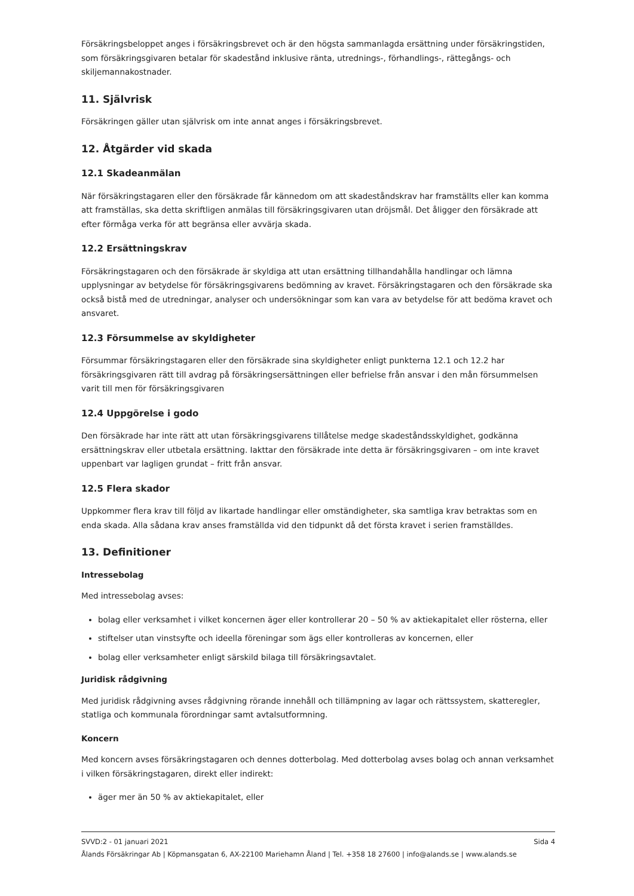Försäkringsbeloppet anges i försäkringsbrevet och är den högsta sammanlagda ersättning under försäkringstiden, som försäkringsgivaren betalar för skadestånd inklusive ränta, utrednings-, förhandlings-, rättegångs- och skiljemannakostnader.
11. Självrisk
Försäkringen gäller utan självrisk om inte annat anges i försäkringsbrevet.
12. Åtgärder vid skada
12.1 Skadeanmälan
När försäkringstagaren eller den försäkrade får kännedom om att skadeståndskrav har framställts eller kan komma att framställas, ska detta skriftligen anmälas till försäkringsgivaren utan dröjsmål. Det åligger den försäkrade att efter förmåga verka för att begränsa eller avvärja skada.
12.2 Ersättningskrav
Försäkringstagaren och den försäkrade är skyldiga att utan ersättning tillhandahålla handlingar och lämna upplysningar av betydelse för försäkringsgivarens bedömning av kravet. Försäkringstagaren och den försäkrade ska också bistå med de utredningar, analyser och undersökningar som kan vara av betydelse för att bedöma kravet och ansvaret.
12.3 Försummelse av skyldigheter
Försummar försäkringstagaren eller den försäkrade sina skyldigheter enligt punkterna 12.1 och 12.2 har försäkringsgivaren rätt till avdrag på försäkringsersättningen eller befrielse från ansvar i den mån försummelsen varit till men för försäkringsgivaren
12.4 Uppgörelse i godo
Den försäkrade har inte rätt att utan försäkringsgivarens tillåtelse medge skadeståndsskyldighet, godkänna ersättningskrav eller utbetala ersättning. Iakttar den försäkrade inte detta är försäkringsgivaren – om inte kravet uppenbart var lagligen grundat – fritt från ansvar.
12.5 Flera skador
Uppkommer flera krav till följd av likartade handlingar eller omständigheter, ska samtliga krav betraktas som en enda skada. Alla sådana krav anses framställda vid den tidpunkt då det första kravet i serien framställdes.
13. Definitioner
Intressebolag
Med intressebolag avses:
bolag eller verksamhet i vilket koncernen äger eller kontrollerar 20 – 50 % av aktiekapitalet eller rösterna, eller
stiftelser utan vinstsyfte och ideella föreningar som ägs eller kontrolleras av koncernen, eller
bolag eller verksamheter enligt särskild bilaga till försäkringsavtalet.
Juridisk rådgivning
Med juridisk rådgivning avses rådgivning rörande innehåll och tillämpning av lagar och rättssystem, skatteregler, statliga och kommunala förordningar samt avtalsutformning.
Koncern
Med koncern avses försäkringstagaren och dennes dotterbolag. Med dotterbolag avses bolag och annan verksamhet i vilken försäkringstagaren, direkt eller indirekt:
äger mer än 50 % av aktiekapitalet, eller
SVVD:2 - 01 januari 2021 Sida 4
Ålands Försäkringar Ab | Köpmansgatan 6, AX-22100 Mariehamn Åland | Tel. +358 18 27600 | info@alands.se | www.alands.se